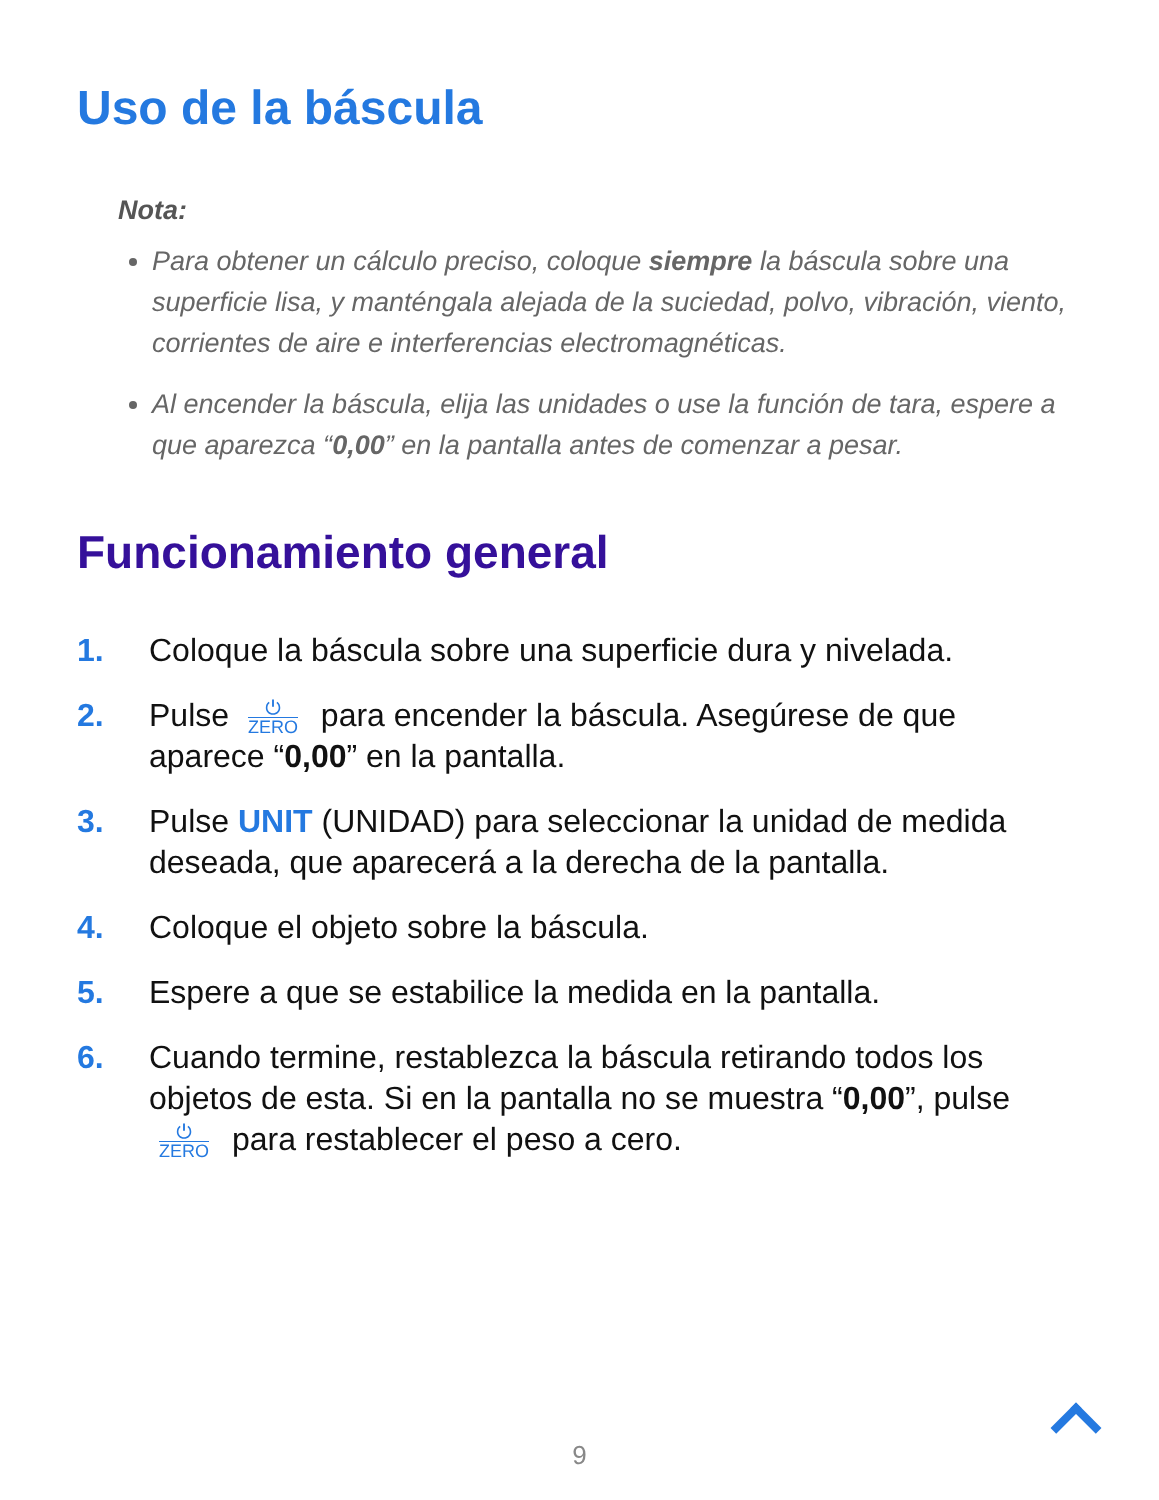Uso de la báscula
Nota:
Para obtener un cálculo preciso, coloque siempre la báscula sobre una superficie lisa, y manténgala alejada de la suciedad, polvo, vibración, viento, corrientes de aire e interferencias electromagnéticas.
Al encender la báscula, elija las unidades o use la función de tara, espere a que aparezca “0,00” en la pantalla antes de comenzar a pesar.
Funcionamiento general
1. Coloque la báscula sobre una superficie dura y nivelada.
2. Pulse ⏻ ZERO para encender la báscula. Asegúrese de que aparece “0,00” en la pantalla.
3. Pulse UNIT (UNIDAD) para seleccionar la unidad de medida deseada, que aparecerá a la derecha de la pantalla.
4. Coloque el objeto sobre la báscula.
5. Espere a que se estabilice la medida en la pantalla.
6. Cuando termine, restablezca la báscula retirando todos los objetos de esta. Si en la pantalla no se muestra “0,00”, pulse ⏻ ZERO para restablecer el peso a cero.
9